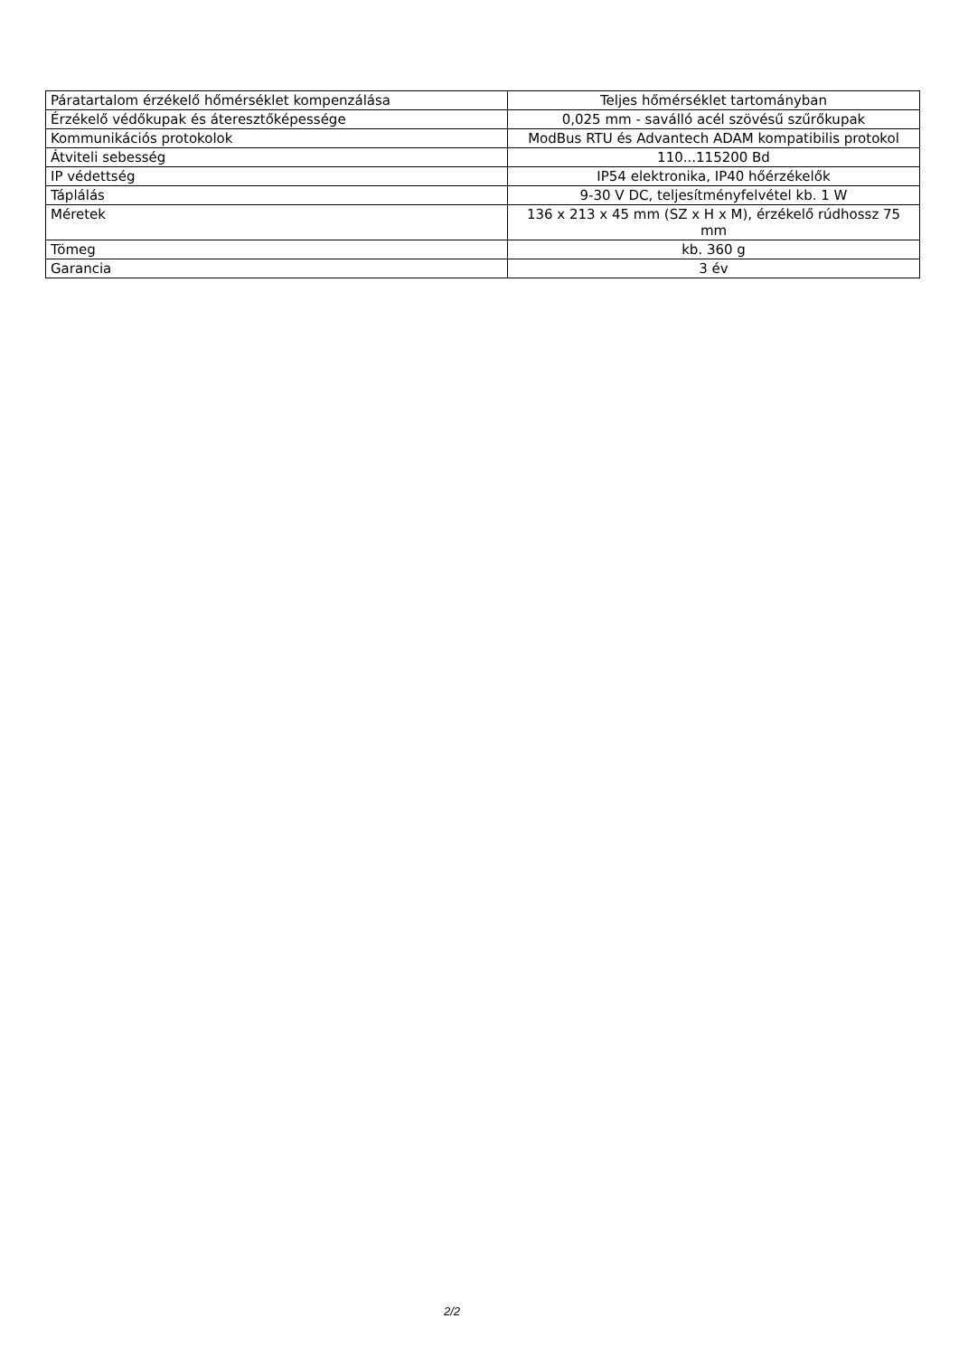| Páratartalom érzékelő hőmérséklet kompenzálása | Teljes hőmérséklet tartományban |
| Érzékelő védőkupak és áteresztőképessége | 0,025 mm - saválló acél szövésű szűrőkupak |
| Kommunikációs protokolok | ModBus RTU és Advantech ADAM kompatibilis protokol |
| Átviteli sebesség | 110...115200 Bd |
| IP védettség | IP54 elektronika, IP40 hőérzékelők |
| Táplálás | 9-30 V DC, teljesítményfelvétel kb. 1 W |
| Méretek | 136 x 213 x 45 mm (SZ x H x M), érzékelő rúdhossz 75 mm |
| Tömeg | kb. 360 g |
| Garancia | 3 év |
2/2